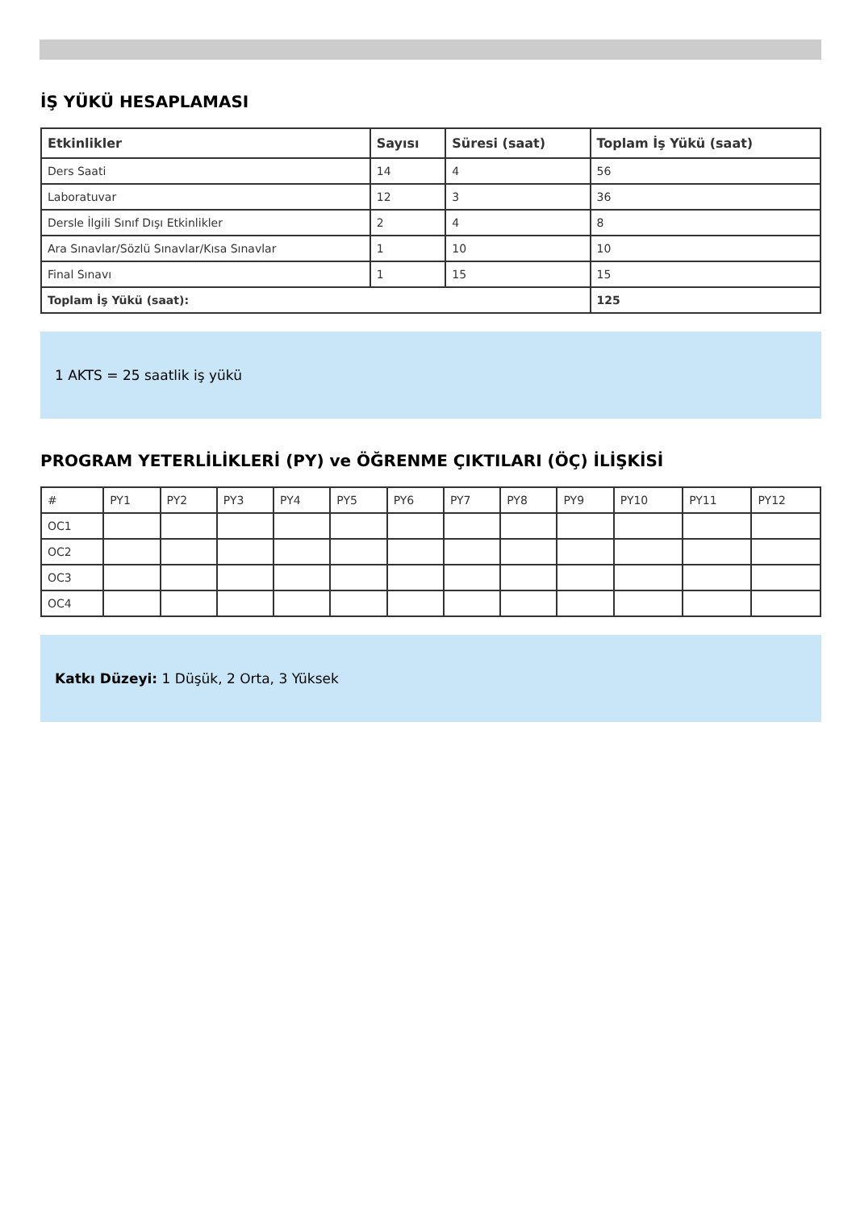İŞ YÜKÜ HESAPLAMASI
| Etkinlikler | Sayısı | Süresi (saat) | Toplam İş Yükü (saat) |
| --- | --- | --- | --- |
| Ders Saati | 14 | 4 | 56 |
| Laboratuvar | 12 | 3 | 36 |
| Dersle İlgili Sınıf Dışı Etkinlikler | 2 | 4 | 8 |
| Ara Sınavlar/Sözlü Sınavlar/Kısa Sınavlar | 1 | 10 | 10 |
| Final Sınavı | 1 | 15 | 15 |
| Toplam İş Yükü (saat): | | | 125 |
1 AKTS = 25 saatlik iş yükü
PROGRAM YETERLİLİKLERİ (PY) ve ÖĞRENME ÇIKTILARI (ÖÇ) İLİŞKİSİ
| # | PY1 | PY2 | PY3 | PY4 | PY5 | PY6 | PY7 | PY8 | PY9 | PY10 | PY11 | PY12 |
| OC1 | | | | | | | | | | | | |
| OC2 | | | | | | | | | | | | |
| OC3 | | | | | | | | | | | | |
| OC4 | | | | | | | | | | | | |
Katkı Düzeyi: 1 Düşük, 2 Orta, 3 Yüksek